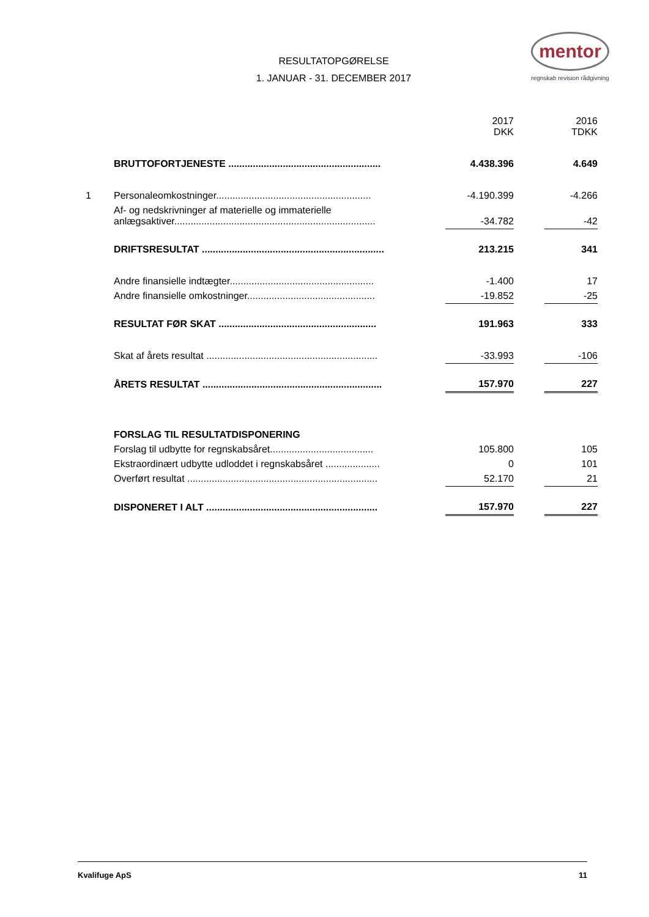mentor
regnskab revision rådgivning
RESULTATOPGØRELSE
1. JANUAR - 31. DECEMBER 2017
| | | | 2017 DKK | | 2016 TDKK |
| | BRUTTOFORTJENESTE ........................................................ | | 4.438.396 | | 4.649 |
| 1 | Personaleomkostninger......................................................... | | -4.190.399 | | -4.266 |
| | Af- og nedskrivninger af materielle og immaterielle anlægsaktiver.......................................................................... | | -34.782 | | -42 |
| | DRIFTSRESULTAT ................................................................... | | 213.215 | | 341 |
| | Andre finansielle indtægter..................................................... | | -1.400 | | 17 |
| | Andre finansielle omkostninger............................................... | | -19.852 | | -25 |
| | RESULTAT FØR SKAT .......................................................... | | 191.963 | | 333 |
| | Skat af årets resultat ............................................................... | | -33.993 | | -106 |
| | ÅRETS RESULTAT .................................................................. | | 157.970 | | 227 |
| | FORSLAG TIL RESULTATDISPONERING | | | | |
| | Forslag til udbytte for regnskabsåret...................................... | | 105.800 | | 105 |
| | Ekstraordinært udbytte udloddet i regnskabsåret .................... | | 0 | | 101 |
| | Overført resultat ...................................................................... | | 52.170 | | 21 |
| | DISPONERET I ALT ............................................................... | | 157.970 | | 227 |
Kvalifuge ApS 11